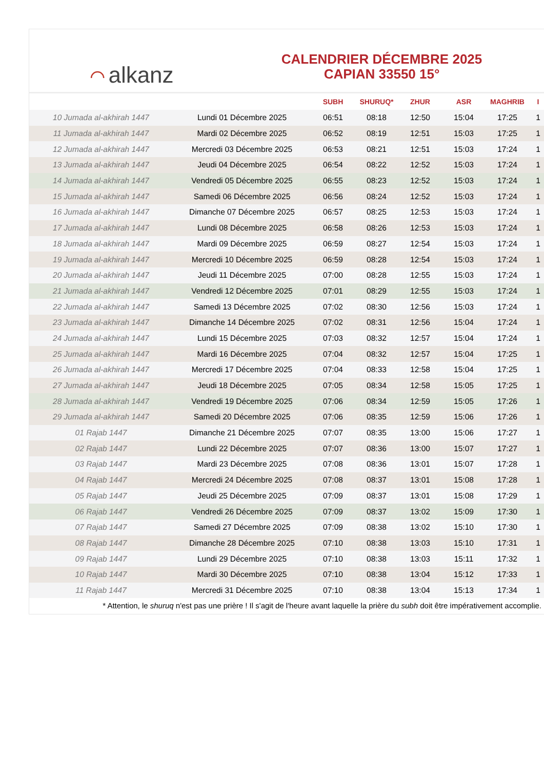⌒ alkanz
CALENDRIER DÉCEMBRE 2025
CAPIAN 33550 15°
| | | SUBH | SHURUQ* | ZHUR | ASR | MAGHRIB | I |
| --- | --- | --- | --- | --- | --- | --- | --- |
| 10 Jumada al-akhirah 1447 | Lundi 01 Décembre 2025 | 06:51 | 08:18 | 12:50 | 15:04 | 17:25 | 1 |
| 11 Jumada al-akhirah 1447 | Mardi 02 Décembre 2025 | 06:52 | 08:19 | 12:51 | 15:03 | 17:25 | 1 |
| 12 Jumada al-akhirah 1447 | Mercredi 03 Décembre 2025 | 06:53 | 08:21 | 12:51 | 15:03 | 17:24 | 1 |
| 13 Jumada al-akhirah 1447 | Jeudi 04 Décembre 2025 | 06:54 | 08:22 | 12:52 | 15:03 | 17:24 | 1 |
| 14 Jumada al-akhirah 1447 | Vendredi 05 Décembre 2025 | 06:55 | 08:23 | 12:52 | 15:03 | 17:24 | 1 |
| 15 Jumada al-akhirah 1447 | Samedi 06 Décembre 2025 | 06:56 | 08:24 | 12:52 | 15:03 | 17:24 | 1 |
| 16 Jumada al-akhirah 1447 | Dimanche 07 Décembre 2025 | 06:57 | 08:25 | 12:53 | 15:03 | 17:24 | 1 |
| 17 Jumada al-akhirah 1447 | Lundi 08 Décembre 2025 | 06:58 | 08:26 | 12:53 | 15:03 | 17:24 | 1 |
| 18 Jumada al-akhirah 1447 | Mardi 09 Décembre 2025 | 06:59 | 08:27 | 12:54 | 15:03 | 17:24 | 1 |
| 19 Jumada al-akhirah 1447 | Mercredi 10 Décembre 2025 | 06:59 | 08:28 | 12:54 | 15:03 | 17:24 | 1 |
| 20 Jumada al-akhirah 1447 | Jeudi 11 Décembre 2025 | 07:00 | 08:28 | 12:55 | 15:03 | 17:24 | 1 |
| 21 Jumada al-akhirah 1447 | Vendredi 12 Décembre 2025 | 07:01 | 08:29 | 12:55 | 15:03 | 17:24 | 1 |
| 22 Jumada al-akhirah 1447 | Samedi 13 Décembre 2025 | 07:02 | 08:30 | 12:56 | 15:03 | 17:24 | 1 |
| 23 Jumada al-akhirah 1447 | Dimanche 14 Décembre 2025 | 07:02 | 08:31 | 12:56 | 15:04 | 17:24 | 1 |
| 24 Jumada al-akhirah 1447 | Lundi 15 Décembre 2025 | 07:03 | 08:32 | 12:57 | 15:04 | 17:24 | 1 |
| 25 Jumada al-akhirah 1447 | Mardi 16 Décembre 2025 | 07:04 | 08:32 | 12:57 | 15:04 | 17:25 | 1 |
| 26 Jumada al-akhirah 1447 | Mercredi 17 Décembre 2025 | 07:04 | 08:33 | 12:58 | 15:04 | 17:25 | 1 |
| 27 Jumada al-akhirah 1447 | Jeudi 18 Décembre 2025 | 07:05 | 08:34 | 12:58 | 15:05 | 17:25 | 1 |
| 28 Jumada al-akhirah 1447 | Vendredi 19 Décembre 2025 | 07:06 | 08:34 | 12:59 | 15:05 | 17:26 | 1 |
| 29 Jumada al-akhirah 1447 | Samedi 20 Décembre 2025 | 07:06 | 08:35 | 12:59 | 15:06 | 17:26 | 1 |
| 01 Rajab 1447 | Dimanche 21 Décembre 2025 | 07:07 | 08:35 | 13:00 | 15:06 | 17:27 | 1 |
| 02 Rajab 1447 | Lundi 22 Décembre 2025 | 07:07 | 08:36 | 13:00 | 15:07 | 17:27 | 1 |
| 03 Rajab 1447 | Mardi 23 Décembre 2025 | 07:08 | 08:36 | 13:01 | 15:07 | 17:28 | 1 |
| 04 Rajab 1447 | Mercredi 24 Décembre 2025 | 07:08 | 08:37 | 13:01 | 15:08 | 17:28 | 1 |
| 05 Rajab 1447 | Jeudi 25 Décembre 2025 | 07:09 | 08:37 | 13:01 | 15:08 | 17:29 | 1 |
| 06 Rajab 1447 | Vendredi 26 Décembre 2025 | 07:09 | 08:37 | 13:02 | 15:09 | 17:30 | 1 |
| 07 Rajab 1447 | Samedi 27 Décembre 2025 | 07:09 | 08:38 | 13:02 | 15:10 | 17:30 | 1 |
| 08 Rajab 1447 | Dimanche 28 Décembre 2025 | 07:10 | 08:38 | 13:03 | 15:10 | 17:31 | 1 |
| 09 Rajab 1447 | Lundi 29 Décembre 2025 | 07:10 | 08:38 | 13:03 | 15:11 | 17:32 | 1 |
| 10 Rajab 1447 | Mardi 30 Décembre 2025 | 07:10 | 08:38 | 13:04 | 15:12 | 17:33 | 1 |
| 11 Rajab 1447 | Mercredi 31 Décembre 2025 | 07:10 | 08:38 | 13:04 | 15:13 | 17:34 | 1 |
* Attention, le shuruq n'est pas une prière ! Il s'agit de l'heure avant laquelle la prière du subh doit être impérativement accomplie.